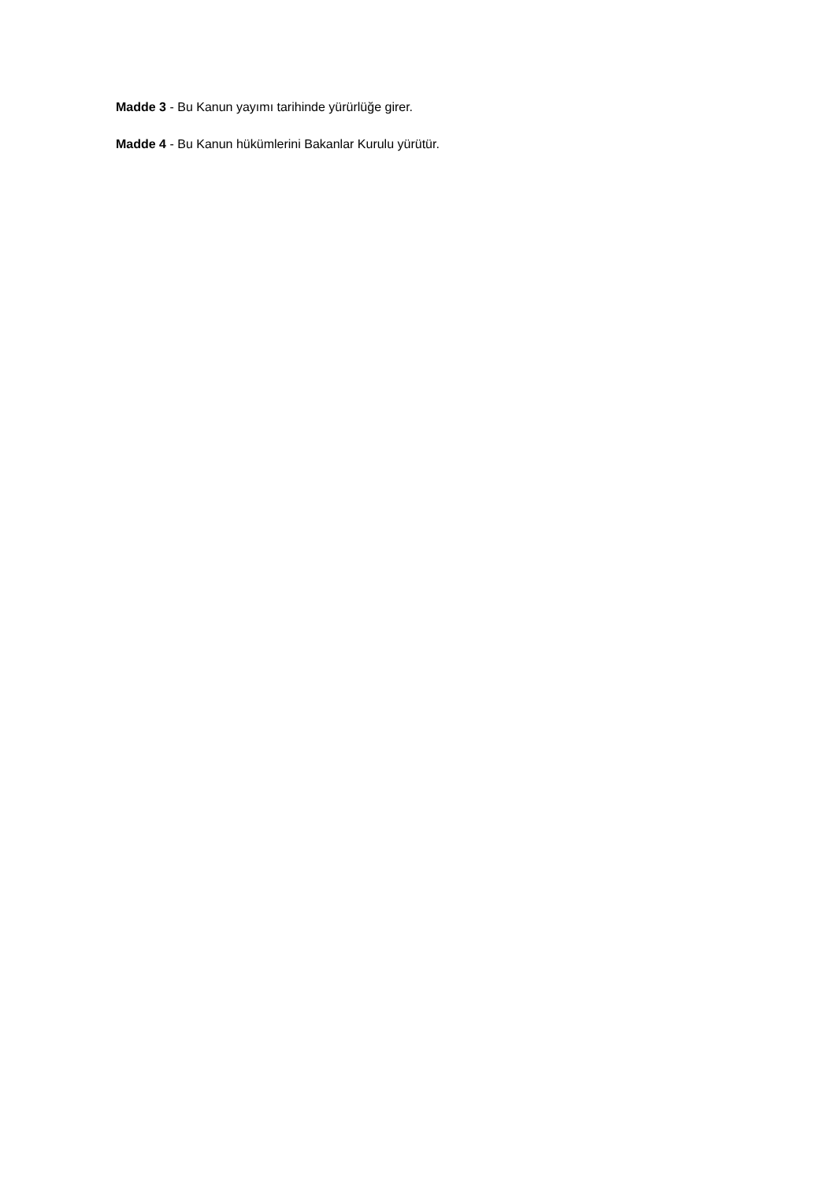Madde 3 - Bu Kanun yayımı tarihinde yürürlüğe girer.
Madde 4 - Bu Kanun hükümlerini Bakanlar Kurulu yürütür.